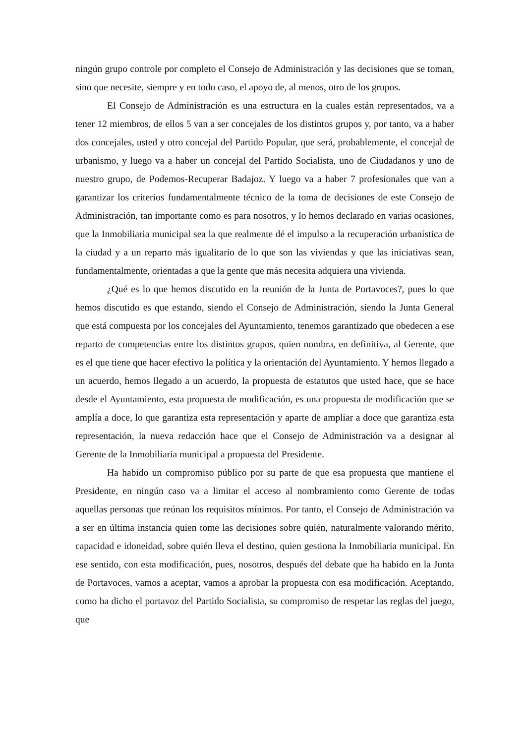ningún grupo controle por completo el Consejo de Administración y las decisiones que se toman, sino que necesite, siempre y en todo caso, el apoyo de, al menos, otro de los grupos.
El Consejo de Administración es una estructura en la cuales están representados, va a tener 12 miembros, de ellos 5 van a ser concejales de los distintos grupos y, por tanto, va a haber dos concejales, usted y otro concejal del Partido Popular, que será, probablemente, el concejal de urbanismo, y luego va a haber un concejal del Partido Socialista, uno de Ciudadanos y uno de nuestro grupo, de Podemos-Recuperar Badajoz. Y luego va a haber 7 profesionales que van a garantizar los criterios fundamentalmente técnico de la toma de decisiones de este Consejo de Administración, tan importante como es para nosotros, y lo hemos declarado en varias ocasiones, que la Inmobiliaria municipal sea la que realmente dé el impulso a la recuperación urbanística de la ciudad y a un reparto más igualitario de lo que son las viviendas y que las iniciativas sean, fundamentalmente, orientadas a que la gente que más necesita adquiera una vivienda.
¿Qué es lo que hemos discutido en la reunión de la Junta de Portavoces?, pues lo que hemos discutido es que estando, siendo el Consejo de Administración, siendo la Junta General que está compuesta por los concejales del Ayuntamiento, tenemos garantizado que obedecen a ese reparto de competencias entre los distintos grupos, quien nombra, en definitiva, al Gerente, que es el que tiene que hacer efectivo la política y la orientación del Ayuntamiento. Y hemos llegado a un acuerdo, hemos llegado a un acuerdo, la propuesta de estatutos que usted hace, que se hace desde el Ayuntamiento, esta propuesta de modificación, es una propuesta de modificación que se amplía a doce, lo que garantiza esta representación y aparte de ampliar a doce que garantiza esta representación, la nueva redacción hace que el Consejo de Administración va a designar al Gerente de la Inmobiliaria municipal a propuesta del Presidente.
Ha habido un compromiso público por su parte de que esa propuesta que mantiene el Presidente, en ningún caso va a limitar el acceso al nombramiento como Gerente de todas aquellas personas que reúnan los requisitos mínimos. Por tanto, el Consejo de Administración va a ser en última instancia quien tome las decisiones sobre quién, naturalmente valorando mérito, capacidad e idoneidad, sobre quién lleva el destino, quien gestiona la Inmobiliaria municipal. En ese sentido, con esta modificación, pues, nosotros, después del debate que ha habido en la Junta de Portavoces, vamos a aceptar, vamos a aprobar la propuesta con esa modificación. Aceptando, como ha dicho el portavoz del Partido Socialista, su compromiso de respetar las reglas del juego, que